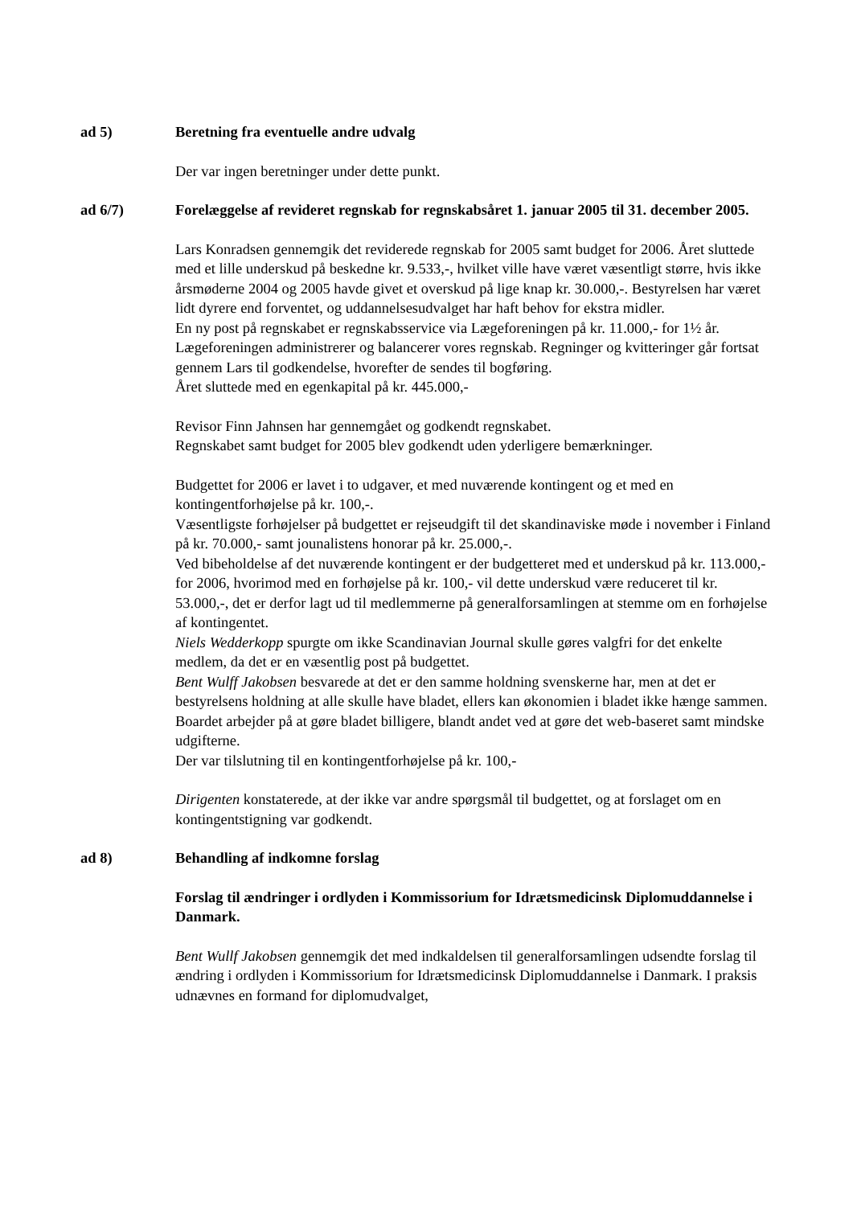ad 5) Beretning fra eventuelle andre udvalg
Der var ingen beretninger under dette punkt.
ad 6/7) Forelæggelse af revideret regnskab for regnskabsåret 1. januar 2005 til 31. december 2005.
Lars Konradsen gennemgik det reviderede regnskab for 2005 samt budget for 2006. Året sluttede med et lille underskud på beskedne kr. 9.533,-, hvilket ville have været væsentligt større, hvis ikke årsmøderne 2004 og 2005 havde givet et overskud på lige knap kr. 30.000,-. Bestyrelsen har været lidt dyrere end forventet, og uddannelsesudvalget har haft behov for ekstra midler.
En ny post på regnskabet er regnskabsservice via Lægeforeningen på kr. 11.000,- for 1½ år. Lægeforeningen administrerer og balancerer vores regnskab. Regninger og kvitteringer går fortsat gennem Lars til godkendelse, hvorefter de sendes til bogføring.
Året sluttede med en egenkapital på kr. 445.000,-
Revisor Finn Jahnsen har gennemgået og godkendt regnskabet.
Regnskabet samt budget for 2005 blev godkendt uden yderligere bemærkninger.
Budgettet for 2006 er lavet i to udgaver, et med nuværende kontingent og et med en kontingentforhøjelse på kr. 100,-.
Væsentligste forhøjelser på budgettet er rejseudgift til det skandinaviske møde i november i Finland på kr. 70.000,- samt jounalistens honorar på kr. 25.000,-.
Ved bibeholdelse af det nuværende kontingent er der budgetteret med et underskud på kr. 113.000,- for 2006, hvorimod med en forhøjelse på kr. 100,- vil dette underskud være reduceret til kr. 53.000,-, det er derfor lagt ud til medlemmerne på generalforsamlingen at stemme om en forhøjelse af kontingentet.
Niels Wedderkopp spurgte om ikke Scandinavian Journal skulle gøres valgfri for det enkelte medlem, da det er en væsentlig post på budgettet.
Bent Wulff Jakobsen besvarede at det er den samme holdning svenskerne har, men at det er bestyrelsens holdning at alle skulle have bladet, ellers kan økonomien i bladet ikke hænge sammen. Boardet arbejder på at gøre bladet billigere, blandt andet ved at gøre det web-baseret samt mindske udgifterne.
Der var tilslutning til en kontingentforhøjelse på kr. 100,-
Dirigenten konstaterede, at der ikke var andre spørgsmål til budgettet, og at forslaget om en kontingentstigning var godkendt.
ad 8) Behandling af indkomne forslag
Forslag til ændringer i ordlyden i Kommissorium for Idrætsmedicinsk Diplomuddannelse i Danmark.
Bent Wullf Jakobsen gennemgik det med indkaldelsen til generalforsamlingen udsendte forslag til ændring i ordlyden i Kommissorium for Idrætsmedicinsk Diplomuddannelse i Danmark. I praksis udnævnes en formand for diplomudvalget,